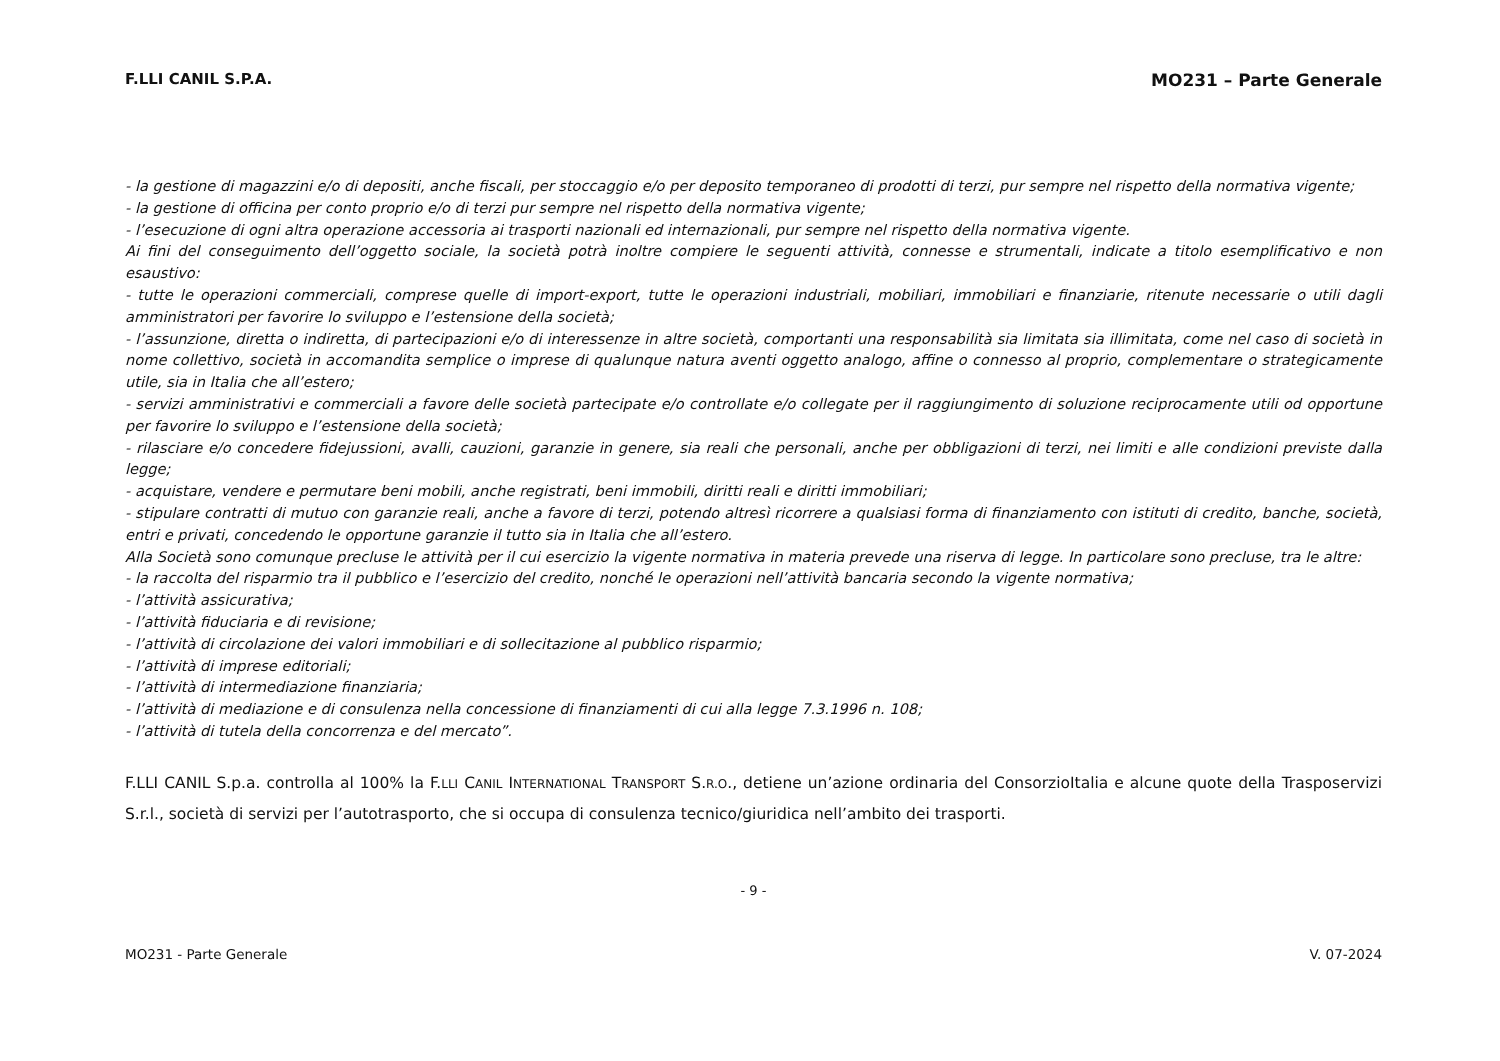F.LLI CANIL S.P.A. MO231 – Parte Generale
- la gestione di magazzini e/o di depositi, anche fiscali, per stoccaggio e/o per deposito temporaneo di prodotti di terzi, pur sempre nel rispetto della normativa vigente;
- la gestione di officina per conto proprio e/o di terzi pur sempre nel rispetto della normativa vigente;
- l’esecuzione di ogni altra operazione accessoria ai trasporti nazionali ed internazionali, pur sempre nel rispetto della normativa vigente.
Ai fini del conseguimento dell’oggetto sociale, la società potrà inoltre compiere le seguenti attività, connesse e strumentali, indicate a titolo esemplificativo e non esaustivo:
- tutte le operazioni commerciali, comprese quelle di import-export, tutte le operazioni industriali, mobiliari, immobiliari e finanziarie, ritenute necessarie o utili dagli amministratori per favorire lo sviluppo e l’estensione della società;
- l’assunzione, diretta o indiretta, di partecipazioni e/o di interessenze in altre società, comportanti una responsabilità sia limitata sia illimitata, come nel caso di società in nome collettivo, società in accomandita semplice o imprese di qualunque natura aventi oggetto analogo, affine o connesso al proprio, complementare o strategicamente utile, sia in Italia che all’estero;
- servizi amministrativi e commerciali a favore delle società partecipate e/o controllate e/o collegate per il raggiungimento di soluzione reciprocamente utili od opportune per favorire lo sviluppo e l’estensione della società;
- rilasciare e/o concedere fidejussioni, avalli, cauzioni, garanzie in genere, sia reali che personali, anche per obbligazioni di terzi, nei limiti e alle condizioni previste dalla legge;
- acquistare, vendere e permutare beni mobili, anche registrati, beni immobili, diritti reali e diritti immobiliari;
- stipulare contratti di mutuo con garanzie reali, anche a favore di terzi, potendo altresì ricorrere a qualsiasi forma di finanziamento con istituti di credito, banche, società, entri e privati, concedendo le opportune garanzie il tutto sia in Italia che all’estero.
Alla Società sono comunque precluse le attività per il cui esercizio la vigente normativa in materia prevede una riserva di legge. In particolare sono precluse, tra le altre:
- la raccolta del risparmio tra il pubblico e l’esercizio del credito, nonché le operazioni nell’attività bancaria secondo la vigente normativa;
- l’attività assicurativa;
- l’attività fiduciaria e di revisione;
- l’attività di circolazione dei valori immobiliari e di sollecitazione al pubblico risparmio;
- l’attività di imprese editoriali;
- l’attività di intermediazione finanziaria;
- l’attività di mediazione e di consulenza nella concessione di finanziamenti di cui alla legge 7.3.1996 n. 108;
- l’attività di tutela della concorrenza e del mercato”.
F.LLI CANIL S.p.a. controlla al 100% la F.LLI CANIL INTERNATIONAL TRANSPORT S.R.O., detiene un’azione ordinaria del ConsorzioItalia e alcune quote della Trasposervizi S.r.l., società di servizi per l’autotrasporto, che si occupa di consulenza tecnico/giuridica nell’ambito dei trasporti.
- 9 -
MO231 - Parte Generale V. 07-2024